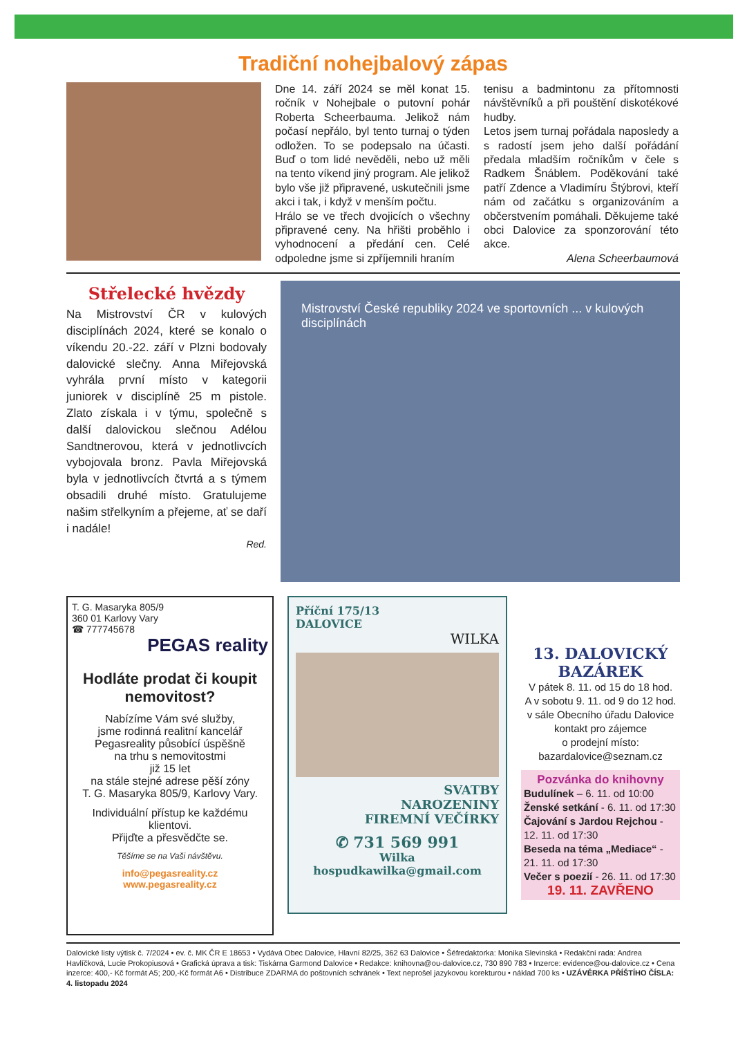Tradiční nohejbalový zápas
Dne 14. září 2024 se měl konat 15. ročník v Nohejbale o putovní pohár Roberta Scheerbauma. Jelikož nám počasí nepřálo, byl tento turnaj o týden odložen. To se podepsalo na účasti. Buď o tom lidé nevěděli, nebo už měli na tento víkend jiný program. Ale jelikož bylo vše již připravené, uskutečnili jsme akci i tak, i když v menším počtu.
Hrálo se ve třech dvojicích o všechny připravené ceny. Na hřišti proběhlo i vyhodnocení a předání cen. Celé odpoledne jsme si zpříjemnili hraním
tenisu a badmintonu za přítomnosti návštěvníků a při pouštění diskotékové hudby.
Letos jsem turnaj pořádala naposledy a s radostí jsem jeho další pořádání předala mladším ročníkům v čele s Radkem Šnáblem. Poděkování také patří Zdence a Vladimíru Štýbrovi, kteří nám od začátku s organizováním a občerstvením pomáhali. Děkujeme také obci Dalovice za sponzorování této akce.
Alena Scheerbaumová
Střelecké hvězdy
Na Mistrovství ČR v kulových disciplínách 2024, které se konalo o víkendu 20.-22. září v Plzni bodovaly dalovické slečny. Anna Miřejovská vyhrála první místo v kategorii juniorek v disciplíně 25 m pistole. Zlato získala i v týmu, společně s další dalovickou slečnou Adélou Sandtnerovou, která v jednotlivcích vybojovala bronz. Pavla Miřejovská byla v jednotlivcích čtvrtá a s týmem obsadili druhé místo. Gratulujeme našim střelkyním a přejeme, ať se daří i nadále!
Red.
Mistrovství České republiky 2024 ve sportovních ... v kulových disciplínách
T. G. Masaryka 805/9
360 01 Karlovy Vary
☎ 777745678
PEGAS reality
Hodláte prodat či koupit nemovitost?
Nabízíme Vám své služby,
jsme rodinná realitní kancelář Pegasreality působící úspěšně
na trhu s nemovitostmi
již 15 let
na stále stejné adrese pěší zóny
T. G. Masaryka 805/9, Karlovy Vary.
Individuální přístup ke každému klientovi.
Přijďte a přesvědčte se.
Těšíme se na Vaši návštěvu.
info@pegasreality.cz
www.pegasreality.cz
Příční 175/13
DALOVICE
WILKA
SVATBY
NAROZENINY
FIREMNÍ VEČÍRKY
✆ 731 569 991
Wilka
hospudkawilka@gmail.com
13. DALOVICKÝ BAZÁREK
V pátek 8. 11. od 15 do 18 hod.
A v sobotu 9. 11. od 9 do 12 hod.
v sále Obecního úřadu Dalovice
kontakt pro zájemce
o prodejní místo:
bazardalovice@seznam.cz
Pozvánka do knihovny
Budulínek – 6. 11. od 10:00
Ženské setkání - 6. 11. od 17:30
Čajování s Jardou Rejchou - 12. 11. od 17:30
Beseda na téma „Mediace“ - 21. 11. od 17:30
Večer s poezií - 26. 11. od 17:30
19. 11. ZAVŘENO
Dalovické listy výtisk č. 7/2024 • ev. č. MK ČR E 18653 • Vydává Obec Dalovice, Hlavní 82/25, 362 63 Dalovice • Šéfredaktorka: Monika Slevinská • Redakční rada: Andrea Havlíčková, Lucie Prokopiusová • Grafická úprava a tisk: Tiskárna Garmond Dalovice • Redakce: knihovna@ou-dalovice.cz, 730 890 783 • Inzerce: evidence@ou-dalovice.cz • Cena inzerce: 400,- Kč formát A5; 200,-Kč formát A6 • Distribuce ZDARMA do poštovních schránek • Text neprošel jazykovou korekturou • náklad 700 ks • UZÁVĚRKA PŘÍŠTÍHO ČÍSLA: 4. listopadu 2024